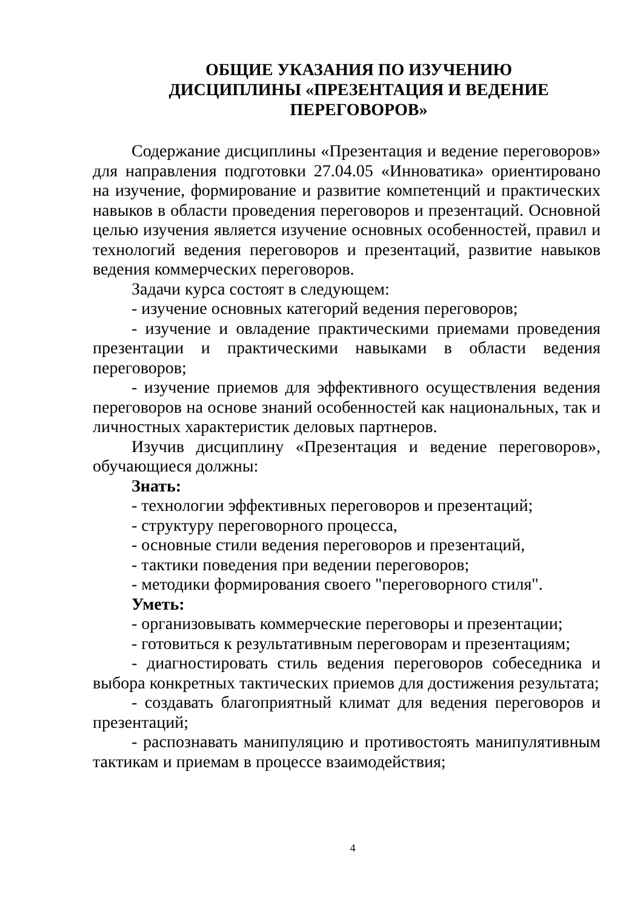ОБЩИЕ УКАЗАНИЯ ПО ИЗУЧЕНИЮ
ДИСЦИПЛИНЫ «ПРЕЗЕНТАЦИЯ И ВЕДЕНИЕ
ПЕРЕГОВОРОВ»
Содержание дисциплины «Презентация и ведение переговоров» для направления подготовки 27.04.05 «Инноватика» ориентировано на изучение, формирование и развитие компетенций и практических навыков в области проведения переговоров и презентаций. Основной целью изучения является изучение основных особенностей, правил и технологий ведения переговоров и презентаций, развитие навыков ведения коммерческих переговоров.
Задачи курса состоят в следующем:
- изучение основных категорий ведения переговоров;
- изучение и овладение практическими приемами проведения презентации и практическими навыками в области ведения переговоров;
- изучение приемов для эффективного осуществления ведения переговоров на основе знаний особенностей как национальных, так и личностных характеристик деловых партнеров.
Изучив дисциплину «Презентация и ведение переговоров», обучающиеся должны:
Знать:
- технологии эффективных переговоров и презентаций;
- структуру переговорного процесса,
- основные стили ведения переговоров и презентаций,
- тактики поведения при ведении переговоров;
- методики формирования своего "переговорного стиля".
Уметь:
- организовывать коммерческие переговоры и презентации;
- готовиться к результативным переговорам и презентациям;
- диагностировать стиль ведения переговоров собеседника и выбора конкретных тактических приемов для достижения результата;
- создавать благоприятный климат для ведения переговоров и презентаций;
- распознавать манипуляцию и противостоять манипулятивным тактикам и приемам в процессе взаимодействия;
4